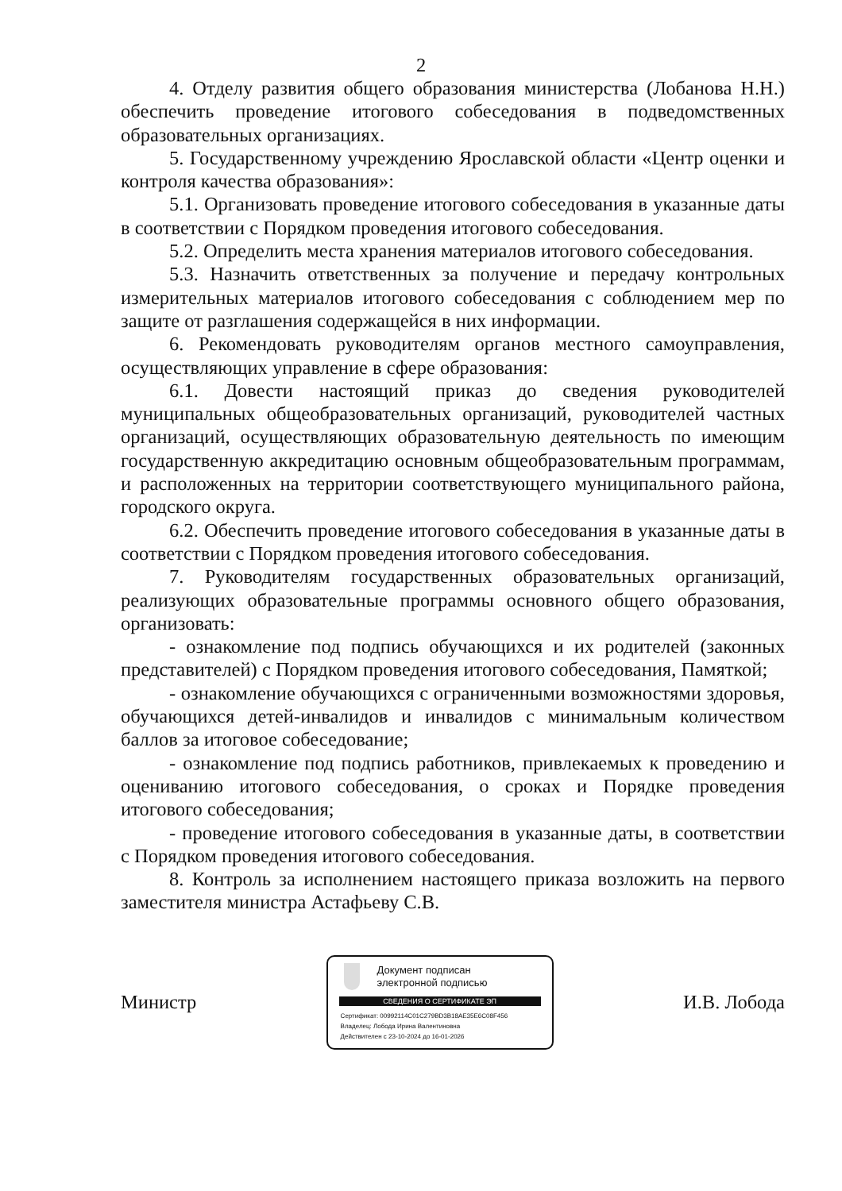2
4. Отделу развития общего образования министерства (Лобанова Н.Н.) обеспечить проведение итогового собеседования в подведомственных образовательных организациях.
5. Государственному учреждению Ярославской области «Центр оценки и контроля качества образования»:
5.1. Организовать проведение итогового собеседования в указанные даты в соответствии с Порядком проведения итогового собеседования.
5.2. Определить места хранения материалов итогового собеседования.
5.3. Назначить ответственных за получение и передачу контрольных измерительных материалов итогового собеседования с соблюдением мер по защите от разглашения содержащейся в них информации.
6. Рекомендовать руководителям органов местного самоуправления, осуществляющих управление в сфере образования:
6.1. Довести настоящий приказ до сведения руководителей муниципальных общеобразовательных организаций, руководителей частных организаций, осуществляющих образовательную деятельность по имеющим государственную аккредитацию основным общеобразовательным программам, и расположенных на территории соответствующего муниципального района, городского округа.
6.2. Обеспечить проведение итогового собеседования в указанные даты в соответствии с Порядком проведения итогового собеседования.
7. Руководителям государственных образовательных организаций, реализующих образовательные программы основного общего образования, организовать:
- ознакомление под подпись обучающихся и их родителей (законных представителей) с Порядком проведения итогового собеседования, Памяткой;
- ознакомление обучающихся с ограниченными возможностями здоровья, обучающихся детей-инвалидов и инвалидов с минимальным количеством баллов за итоговое собеседование;
- ознакомление под подпись работников, привлекаемых к проведению и оцениванию итогового собеседования, о сроках и Порядке проведения итогового собеседования;
- проведение итогового собеседования в указанные даты, в соответствии с Порядком проведения итогового собеседования.
8. Контроль за исполнением настоящего приказа возложить на первого заместителя министра Астафьеву С.В.
Министр
Документ подписан
электронной подписью
СВЕДЕНИЯ О СЕРТИФИКАТЕ ЭП
Сертификат: 00992114C01C279BD3B18AE35E6C08F456
Владелец: Лобода Ирина Валентиновна
Действителен с 23-10-2024 до 16-01-2026
И.В. Лобода